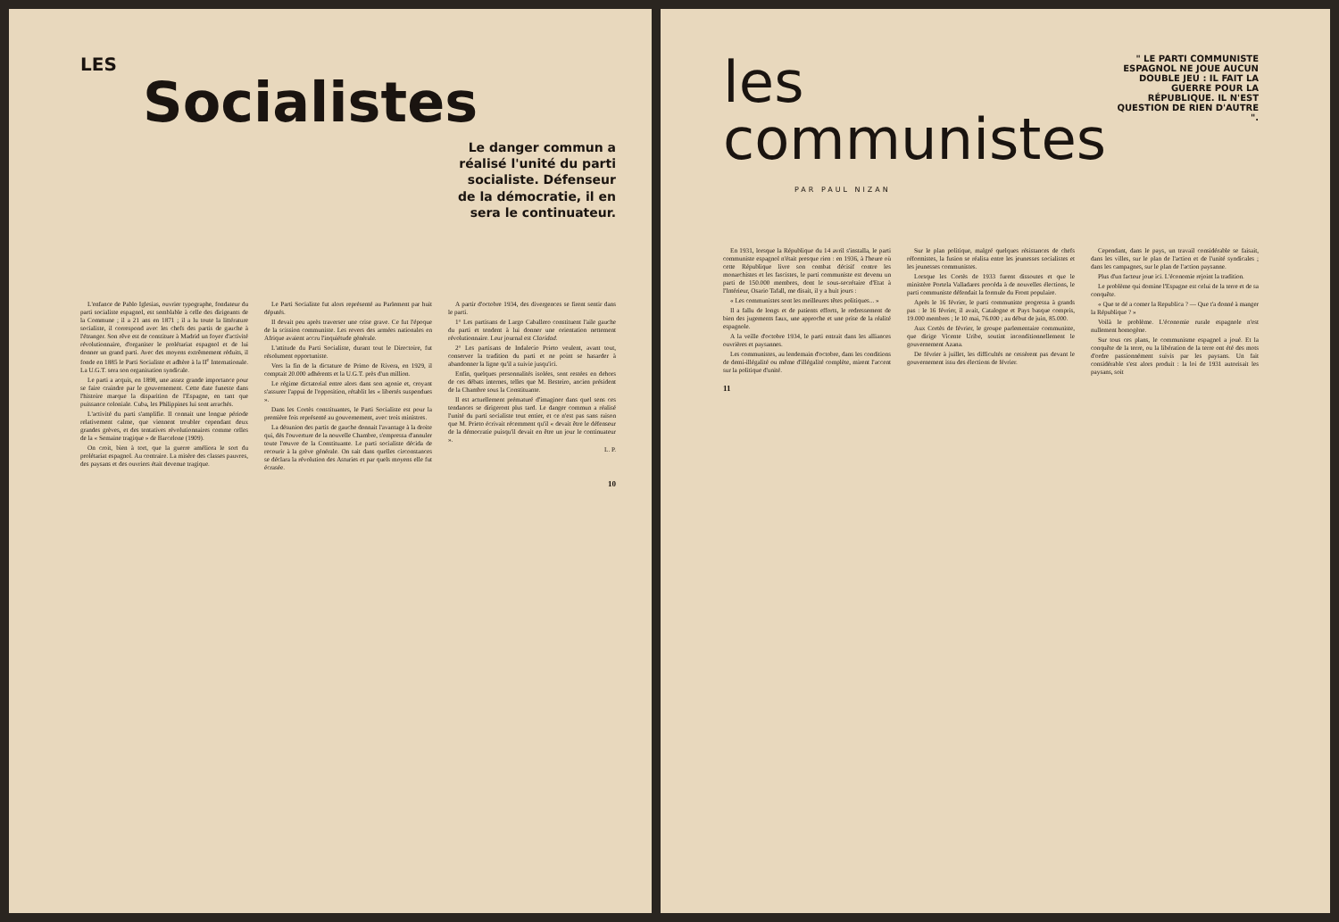LES
Socialistes
Le danger commun a
réalisé l'unité du parti
socialiste. Défenseur
de la démocratie, il en
sera le continuateur.
L'enfance de Pablo Iglesias, ouvrier typographe, fondateur du parti socialiste espagnol, est semblable à celle des dirigeants de la Commune ; il a 21 ans en 1871 ; il a lu toute la littérature socialiste, il correspond avec les chefs des partis de gauche à l'étranger. Son rêve est de constituer à Madrid un foyer d'activité révolutionnaire, d'organiser le prolétariat espagnol et de lui donner un grand parti. Avec des moyens extrêmement réduits, il fonde en 1885 le Parti Socialiste et adhère à la II<sup>e</sup> Internationale. La U.G.T. sera son organisation syndicale.
Le parti a acquis, en 1898, une assez grande importance pour se faire craindre par le gouvernement. Cette date funeste dans l'histoire marque la disparition de l'Espagne, en tant que puissance coloniale. Cuba, les Philippines lui sont arrachés.
L'activité du parti s'amplifie. Il connait une longue période relativement calme, que viennent troubler cependant deux grandes grèves, et des tentatives révolutionnaires comme celles de la « Semaine tragique » de Barcelone (1909).
On croit, bien à tort, que la guerre améliora le sort du prolétariat espagnol. Au contraire. La misère des classes pauvres, des paysans et des ouvriers était devenue tragique.
Le Parti Socialiste fut alors représenté au Parlement par huit députés.
Il devait peu après traverser une crise grave. Ce fut l'époque de la scission communiste. Les revers des armées nationales en Afrique avaient accru l'inquiétude générale.
L'attitude du Parti Socialiste, durant tout le Directoire, fut résolument opportuniste.
Vers la fin de la dictature de Primo de Rivera, en 1929, il comptait 20.000 adhérents et la U.G.T. près d'un million.
Le régime dictatorial entre alors dans son agonie et, croyant s'assurer l'appui de l'opposition, rétablit les « libertés suspendues ».
Dans les Cortès constituantes, le Parti Socialiste est pour la première fois représenté au gouvernement, avec trois ministres.
La désunion des partis de gauche donnait l'avantage à la droite qui, dès l'ouverture de la nouvelle Chambre, s'empressa d'annuler toute l'œuvre de la Constituante. Le parti socialiste décida de recourir à la grève générale. On sait dans quelles circonstances se déclara la révolution des Asturies et par quels moyens elle fut écrasée.
A partir d'octobre 1934, des divergences se firent sentir dans le parti.
1° Les partisans de Largo Caballero constituent l'aile gauche du parti et tendent à lui donner une orientation nettement révolutionnaire. Leur journal est Claridad.
2° Les partisans de Indalecio Prieto veulent, avant tout, conserver la tradition du parti et ne point se hasarder à abandonner la ligne qu'il a suivie jusqu'ici.
Enfin, quelques personnalités isolées, sont restées en dehors de ces débats internes, telles que M. Besteiro, ancien président de la Chambre sous la Constituante.
Il est actuellement prématuré d'imaginer dans quel sens ces tendances se dirigeront plus tard. Le danger commun a réalisé l'unité du parti socialiste tout entier, et ce n'est pas sans raison que M. Prieto écrivait récemment qu'il « devait être le défenseur de la démocratie puisqu'il devait en être un jour le continuateur ».
L. P.
10
" LE PARTI COMMUNISTE ESPAGNOL NE JOUE AUCUN DOUBLE JEU : IL FAIT LA GUERRE POUR LA RÉPUBLIQUE. IL N'EST QUESTION DE RIEN D'AUTRE ".
les
communistes
PAR PAUL NIZAN
En 1931, lorsque la République du 14 avril s'installa, le parti communiste espagnol n'était presque rien : en 1936, à l'heure où cette République livre son combat décisif contre les monarchistes et les fascistes, le parti communiste est devenu un parti de 150.000 membres, dont le sous-secrétaire d'Etat à l'Intérieur, Osario Tafall, me disait, il y a huit jours :
« Les communistes sont les meilleures têtes politiques... »
Il a fallu de longs et de patients efforts, le redressement de bien des jugements faux, une approche et une prise de la réalité espagnole.
A la veille d'octobre 1934, le parti entrait dans les alliances ouvrières et paysannes.
Les communistes, au lendemain d'octobre, dans les conditions de demi-illégalité ou même d'illégalité complète, mirent l'accent sur la politique d'unité.
Sur le plan politique, malgré quelques résistances de chefs réformistes, la fusion se réalisa entre les jeunesses socialistes et les jeunesses communistes.
Lorsque les Cortès de 1933 furent dissoutes et que le ministère Portela Valladares procéda à de nouvelles élections, le parti communiste défendait la formule du Front populaire.
Après le 16 février, le parti communiste progressa à grands pas : le 16 février, il avait, Catalogne et Pays basque compris, 19.000 membres ; le 10 mai, 76.000 ; au début de juin, 85.000.
Aux Cortès de février, le groupe parlementaire communiste, que dirige Vicente Uribe, soutint inconditionnellement le gouvernement Azana.
De février à juillet, les difficultés ne cessèrent pas devant le gouvernement issu des élections de février.
Cependant, dans le pays, un travail considérable se faisait, dans les villes, sur le plan de l'action et de l'unité syndicales ; dans les campagnes, sur le plan de l'action paysanne.
Plus d'un facteur joue ici. L'économie rejoint la tradition.
Le problème qui domine l'Espagne est celui de la terre et de sa conquête.
« Que te dé a comer la Republica ? — Que t'a donné à manger la République ? »
Voilà le problème. L'économie rurale espagnole n'est nullement homogène.
Sur tous ces plans, le communisme espagnol a joué. Et la conquête de la terre, ou la libération de la terre ont été des mots d'ordre passionnément suivis par les paysans. Un fait considérable s'est alors produit : la loi de 1931 autorisait les paysans, soit
11